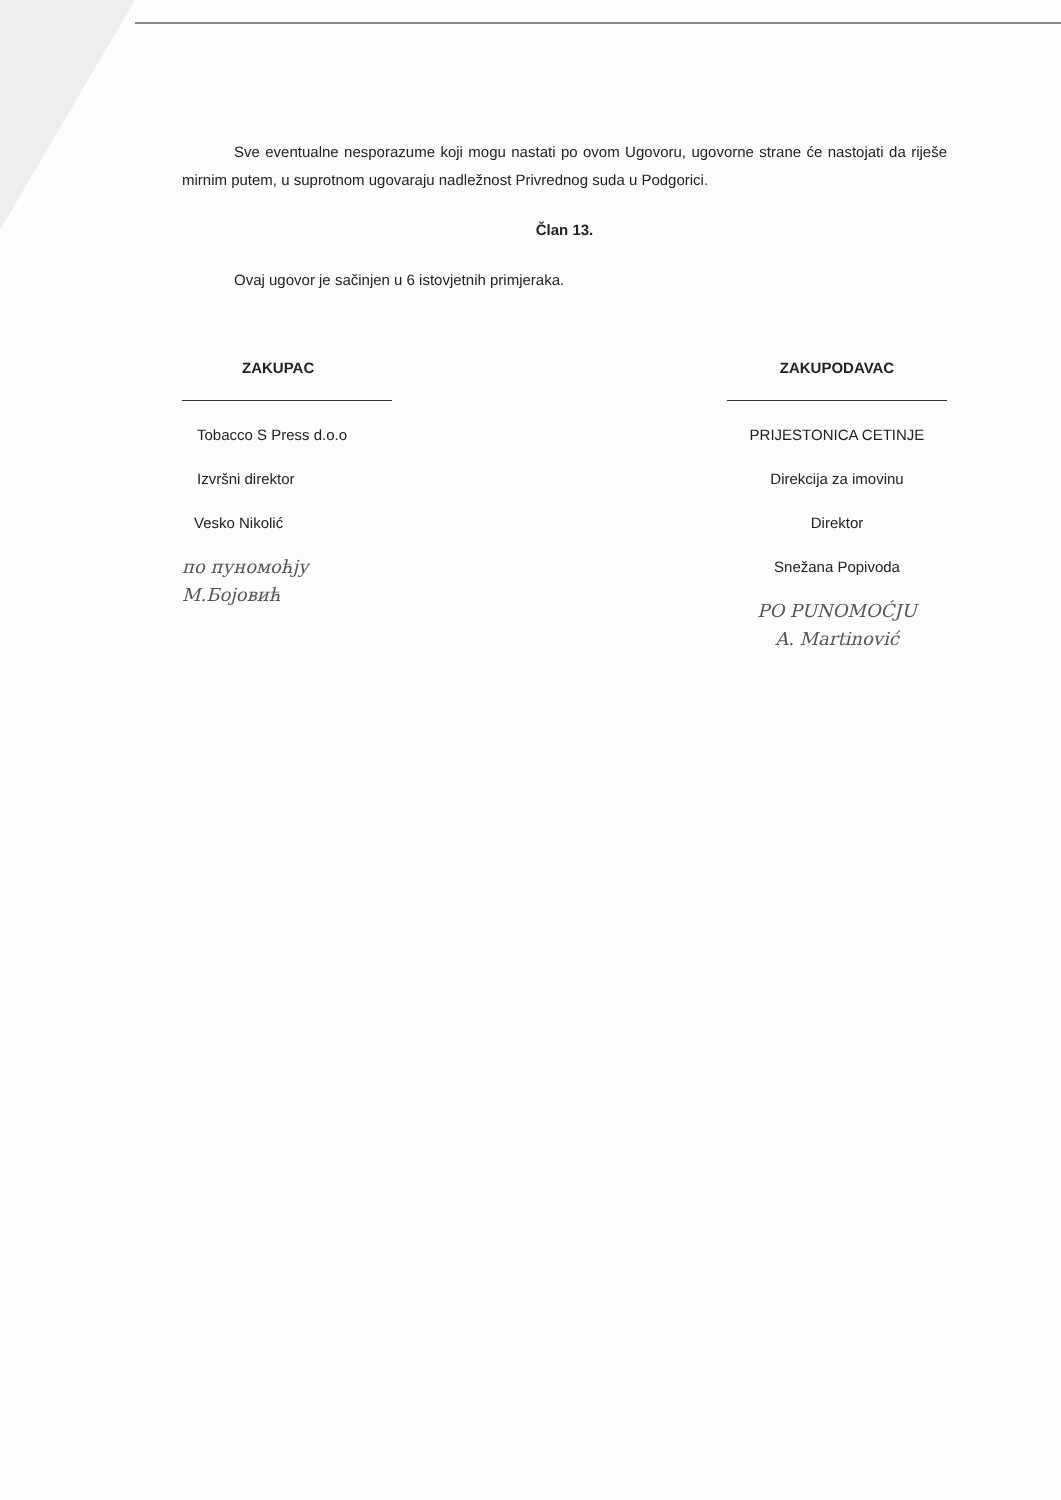Sve eventualne nesporazume koji mogu nastati po ovom Ugovoru, ugovorne strane će nastojati da riješe mirnim putem, u suprotnom ugovaraju nadležnost Privrednog suda u Podgorici.
Član 13.
Ovaj ugovor je sačinjen u 6 istovjetnih primjeraka.
ZAKUPAC
Tobacco S Press d.o.o
Izvršni direktor
Vesko Nikolić
по пуномоћју
М.Бојовић
ZAKUPODAVAC
PRIJESTONICA CETINJE
Direkcija za imovinu
Direktor
Snežana Popivoda
PO PUNOMOĆJU
A. Martinović